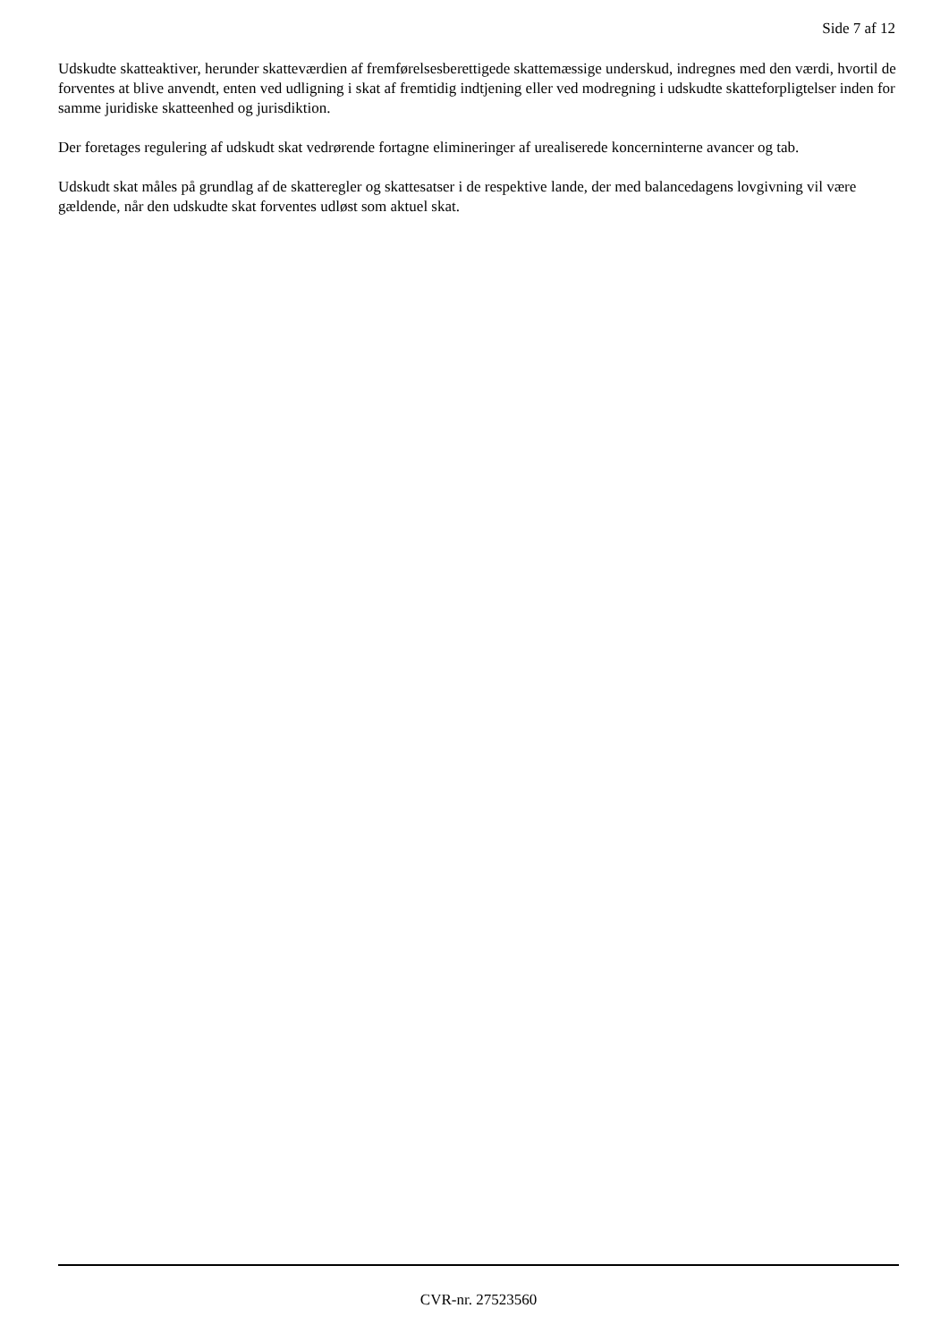Side 7 af 12
Udskudte skatteaktiver, herunder skatteværdien af fremførelsesberettigede skattemæssige underskud, indregnes med den værdi, hvortil de forventes at blive anvendt, enten ved udligning i skat af fremtidig indtjening eller ved modregning i udskudte skatteforpligtelser inden for samme juridiske skatteenhed og jurisdiktion.
Der foretages regulering af udskudt skat vedrørende fortagne elimineringer af urealiserede koncerninterne avancer og tab.
Udskudt skat måles på grundlag af de skatteregler og skattesatser i de respektive lande, der med balancedagens lovgivning vil være gældende, når den udskudte skat forventes udløst som aktuel skat.
CVR-nr. 27523560